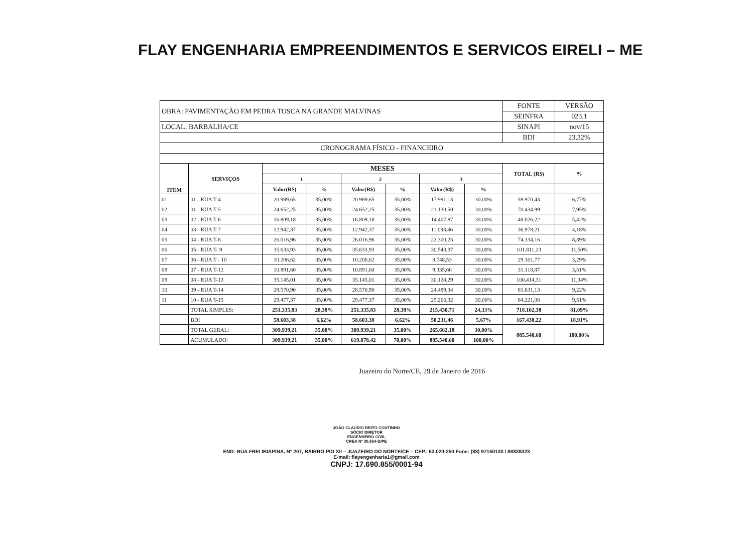FLAY ENGENHARIA EMPREENDIMENTOS E SERVICOS EIRELI – ME
| OBRA: PAVIMENTAÇÃO EM PEDRA TOSCA NA GRANDE MALVINAS | | | | | | | | FONTE | VERSÃO |
| | | | | | | | | SEINFRA | 023.1 |
| LOCAL: BARBALHA/CE | | | | | | | | SINAPI | nov/15 |
| | | | | | | | | BDI | 23,32% |
| CRONOGRAMA FÍSICO - FINANCEIRO | | | | | | | | | |
| ITEM | SERVIÇOS | MESES | | | | | | TOTAL (R$) | % |
| | | 1 | | 2 | | 3 | | | |
| | | Valor(R$) | % | Valor(R$) | % | Valor(R$) | % | | |
| 01 | 01 - RUA T-4 | 20.989,65 | 35,00% | 20.989,65 | 35,00% | 17.991,13 | 30,00% | 59.970,43 | 6,77% |
| 02 | 01 - RUA T-5 | 24.652,25 | 35,00% | 24.652,25 | 35,00% | 21.130,50 | 30,00% | 70.434,99 | 7,95% |
| 03 | 02 - RUA T-6 | 16.809,18 | 35,00% | 16.809,18 | 35,00% | 14.407,87 | 30,00% | 48.026,22 | 5,42% |
| 04 | 03 - RUA T-7 | 12.942,37 | 35,00% | 12.942,37 | 35,00% | 11.093,46 | 30,00% | 36.978,21 | 4,18% |
| 05 | 04 - RUA T-8 | 26.016,96 | 35,00% | 26.016,96 | 35,00% | 22.300,25 | 30,00% | 74.334,16 | 8,39% |
| 06 | 05 - RUA T- 9 | 35.633,93 | 35,00% | 35.633,93 | 35,00% | 30.543,37 | 30,00% | 101.811,23 | 11,50% |
| 07 | 06 - RUA T - 10 | 10.206,62 | 35,00% | 10.206,62 | 35,00% | 8.748,53 | 30,00% | 29.161,77 | 3,29% |
| 08 | 07 - RUA T-12 | 10.891,60 | 35,00% | 10.891,60 | 35,00% | 9.335,66 | 30,00% | 31.118,87 | 3,51% |
| 09 | 08 - RUA T-13 | 35.145,01 | 35,00% | 35.145,01 | 35,00% | 30.124,29 | 30,00% | 100.414,31 | 11,34% |
| 10 | 09 - RUA T-14 | 28.570,90 | 35,00% | 28.570,90 | 35,00% | 24.489,34 | 30,00% | 81.631,13 | 9,22% |
| 11 | 10 - RUA T-15 | 29.477,37 | 35,00% | 29.477,37 | 35,00% | 25.266,32 | 30,00% | 84.221,06 | 9,51% |
| | TOTAL SIMPLES: | 251.335,83 | 28,38% | 251.335,83 | 28,38% | 215.430,71 | 24,33% | 718.102,38 | 81,09% |
| | BDI | 58.603,38 | 6,62% | 58.603,38 | 6,62% | 50.231,46 | 5,67% | 167.438,22 | 18,91% |
| | TOTAL GERAL: | 309.939,21 | 35,00% | 309.939,21 | 35,00% | 265.662,18 | 30,00% | 885.540,60 | 100,00% |
| | ACUMULADO: | 309.939,21 | 35,00% | 619.878,42 | 70,00% | 885.540,60 | 100,00% | | |
Juazeiro do Norte/CE, 29 de Janeiro de 2016
JOÃO CLAUDIO BRITO COUTINHO
SÓCIO DIRETOR
ENGENHEIRO CIVIL
CREA Nº 30.654-D/PE
END: RUA FREI IBIAPINA, Nº 207, BAIRRO PIO XII – JUAZEIRO DO NORTE/CE – CEP.: 63.020-250 Fone: (88) 97150130 / 88838323
E-mail: flayengenharia1@gmail.com
CNPJ: 17.690.855/0001-94